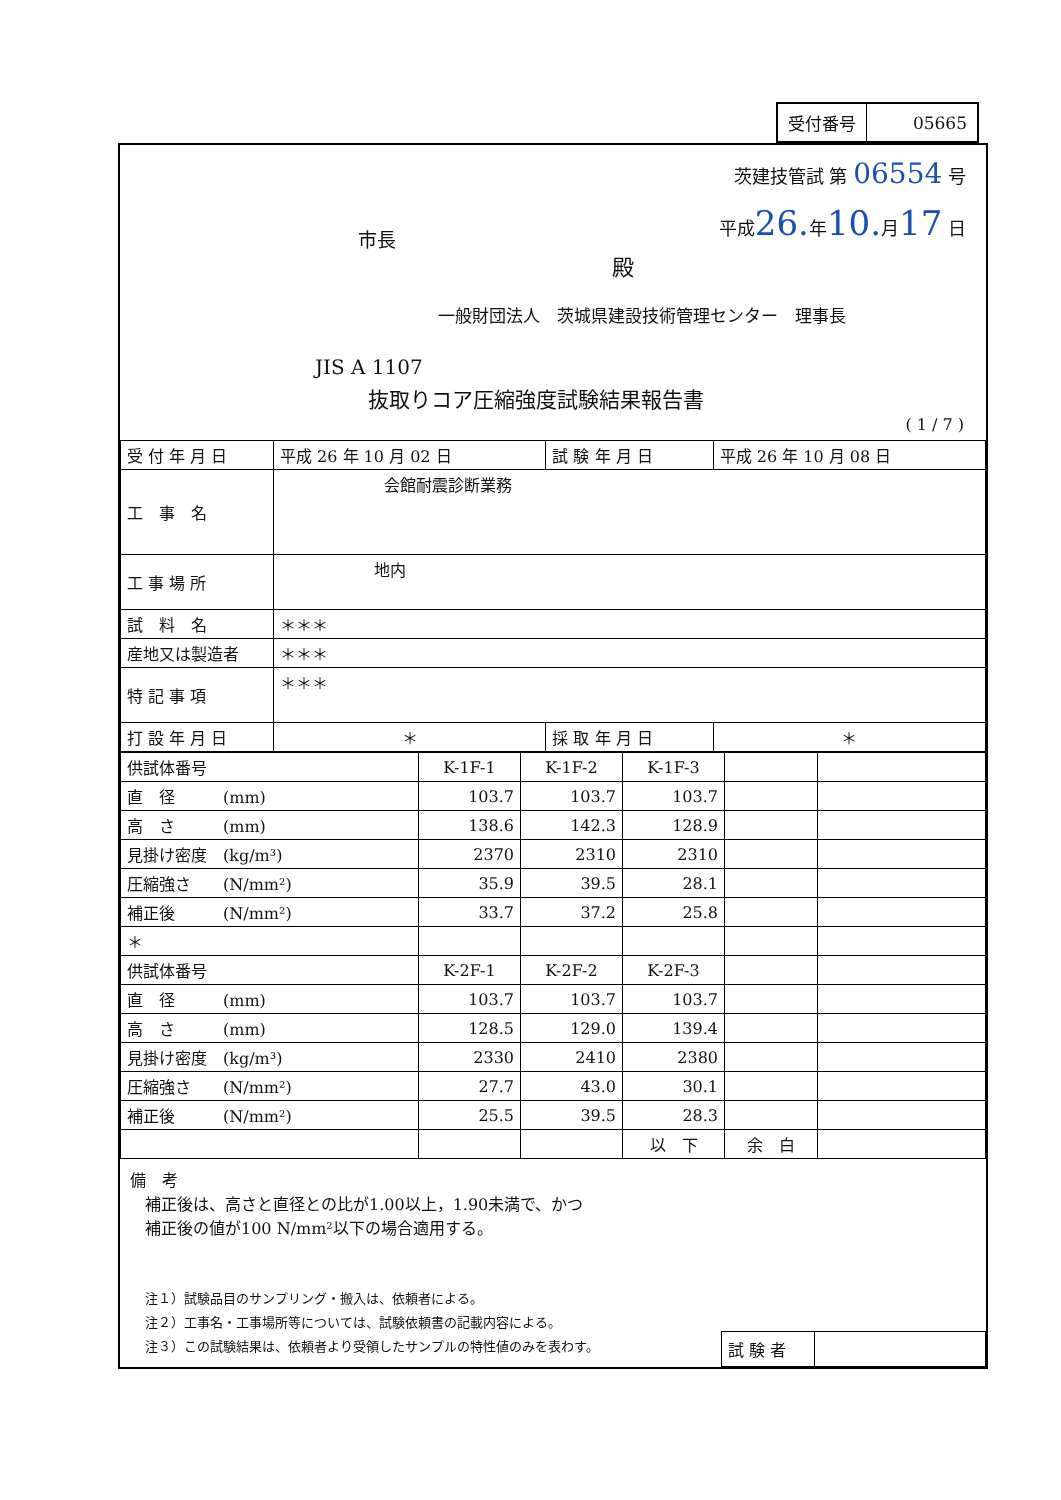| 受付番号 | 05665 |
茨建技管試 第 06554 号
平成26. 年10. 月17 日
市長
殿
一般財団法人　茨城県建設技術管理センター　理事長
JIS A 1107
抜取りコア圧縮強度試験結果報告書
( 1 / 7 )
| 受 付 年 月 日 | 平成 26 年 10 月 02 日 | 試 験 年 月 日 | 平成 26 年 10 月 08 日 |
| 工 事 名 | 会館耐震診断業務 | | |
| 工 事 場 所 | 地内 | | |
| 試 料 名 | ＊＊＊ | | |
| 産地又は製造者 | ＊＊＊ | | |
| 特 記 事 項 | ＊＊＊ | | |
| 打 設 年 月 日 | ＊ | 採 取 年 月 日 | ＊ |
| 供試体番号 | K-1F-1 | K-1F-2 | K-1F-3 | | |
| 直 径 (mm) | 103.7 | 103.7 | 103.7 | | |
| 高 さ (mm) | 138.6 | 142.3 | 128.9 | | |
| 見掛け密度 (kg/m³) | 2370 | 2310 | 2310 | | |
| 圧縮強さ (N/mm²) | 35.9 | 39.5 | 28.1 | | |
| 補正後 (N/mm²) | 33.7 | 37.2 | 25.8 | | |
| ＊ | | | | | |
| 供試体番号 | K-2F-1 | K-2F-2 | K-2F-3 | | |
| 直 径 (mm) | 103.7 | 103.7 | 103.7 | | |
| 高 さ (mm) | 128.5 | 129.0 | 139.4 | | |
| 見掛け密度 (kg/m³) | 2330 | 2410 | 2380 | | |
| 圧縮強さ (N/mm²) | 27.7 | 43.0 | 30.1 | | |
| 補正後 (N/mm²) | 25.5 | 39.5 | 28.3 | | |
| | | | 以 下 | 余 白 | |
備　考
補正後は、高さと直径との比が1.00以上，1.90未満で、かつ
補正後の値が100 N/mm²以下の場合適用する。
注１）試験品目のサンプリング・搬入は、依頼者による。
注２）工事名・工事場所等については、試験依頼書の記載内容による。
注３）この試験結果は、依頼者より受領したサンプルの特性値のみを表わす。
| 試 験 者 | |